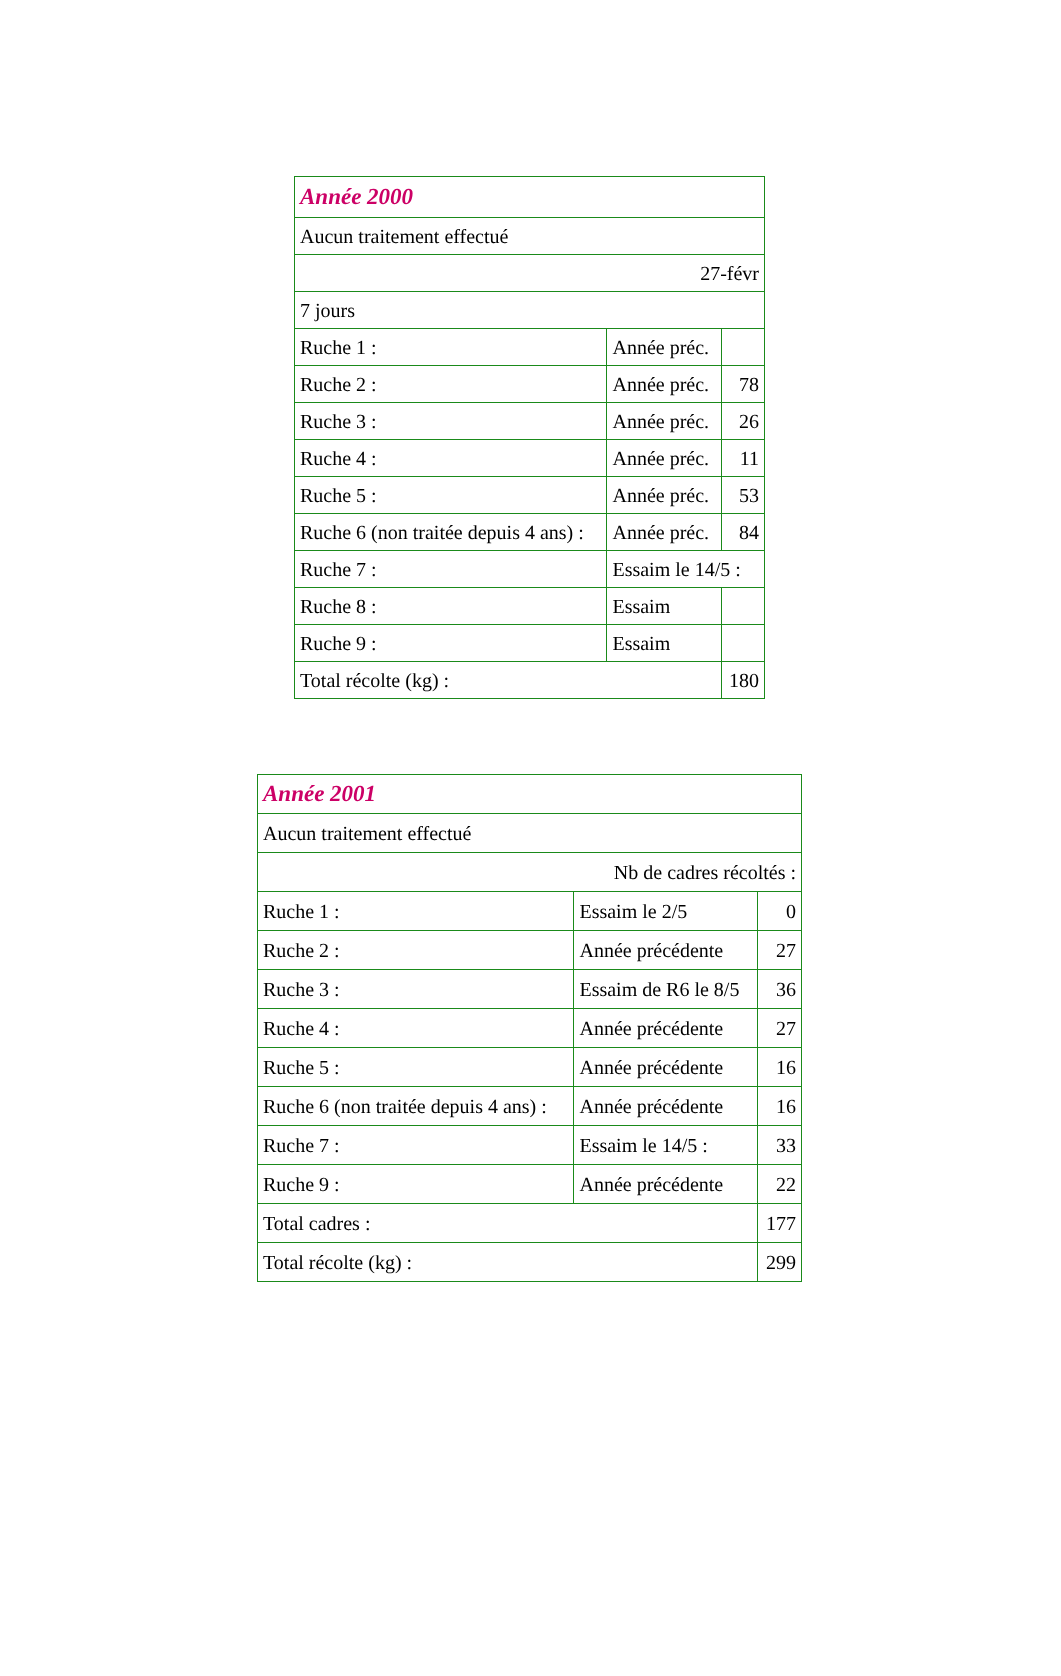| Année 2000 | | |
| Aucun traitement effectué | | |
| 27-févr | | |
| 7 jours | | |
| Ruche 1 : | Année préc. | |
| Ruche 2 : | Année préc. | 78 |
| Ruche 3 : | Année préc. | 26 |
| Ruche 4 : | Année préc. | 11 |
| Ruche 5 : | Année préc. | 53 |
| Ruche 6 (non traitée depuis 4 ans) : | Année préc. | 84 |
| Ruche 7 : | Essaim le 14/5 : | |
| Ruche 8 : | Essaim | |
| Ruche 9 : | Essaim | |
| Total récolte (kg) : | | 180 |
| Année 2001 | | |
| Aucun traitement effectué | | |
| Nb de cadres récoltés : | | |
| Ruche 1 : | Essaim le 2/5 | 0 |
| Ruche 2 : | Année précédente | 27 |
| Ruche 3 : | Essaim de R6 le 8/5 | 36 |
| Ruche 4 : | Année précédente | 27 |
| Ruche 5 : | Année précédente | 16 |
| Ruche 6 (non traitée depuis 4 ans) : | Année précédente | 16 |
| Ruche 7 : | Essaim le 14/5 : | 33 |
| Ruche 9 : | Année précédente | 22 |
| Total cadres : | | 177 |
| Total récolte (kg) : | | 299 |